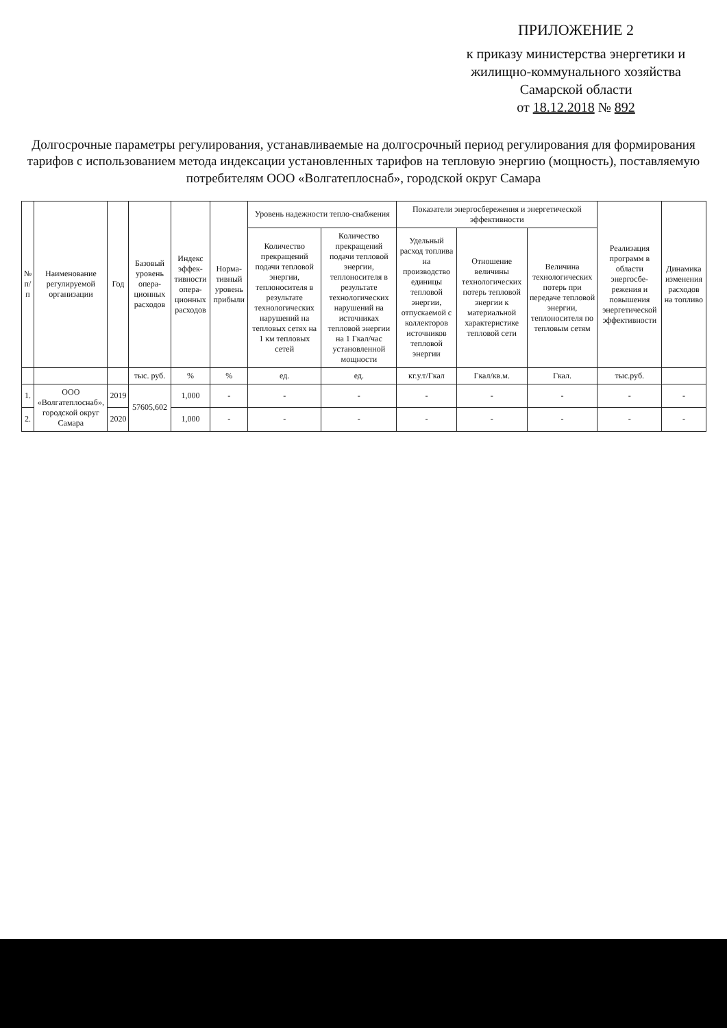ПРИЛОЖЕНИЕ 2
к приказу министерства энергетики и жилищно-коммунального хозяйства Самарской области
от 18.12.2018 № 892
Долгосрочные параметры регулирования, устанавливаемые на долгосрочный период регулирования для формирования тарифов с использованием метода индексации установленных тарифов на тепловую энергию (мощность), поставляемую потребителям ООО «Волгатеплоснаб», городской округ Самара
| № п/п | Наименование регулируемой организации | Год | Базовый уровень опера-ционных расходов | Индекс эффек-тивности опера-ционных расходов | Норма-тивный уровень прибыли | Уровень надежности тепло-снабжения | | Показатели энергосбережения и энергетической эффективности | | | Реализация программ в области энергосбе-режения и повышения энергетической эффективности | Динамика изменения расходов на топливо |
| --- | --- | --- | --- | --- | --- | --- | --- | --- | --- | --- | --- | --- |
| | | | | | | Количество прекращений подачи тепловой энергии, теплоносителя в результате технологических нарушений на тепловых сетях на 1 км тепловых сетей | Количество прекращений подачи тепловой энергии, теплоносителя в результате технологических нарушений на источниках тепловой энергии на 1 Гкал/час установленной мощности | Удельный расход топлива на производство единицы тепловой энергии, отпускаемой с коллекторов источников тепловой энергии | Отношение величины технологических потерь тепловой энергии к материальной характеристике тепловой сети | Величина технологических потерь при передаче тепловой энергии, теплоносителя по тепловым сетям | | |
| | | | тыс. руб. | % | % | ед. | ед. | кг.у.т/Гкал | Гкал/кв.м. | Гкал. | тыс.руб. | |
| 1. | ООО «Волгатеплоснаб», городской округ Самара | 2019 | 57605,602 | 1,000 | - | - | - | - | - | - | - | - |
| 2. | | 2020 | | 1,000 | - | - | - | - | - | - | - | - |